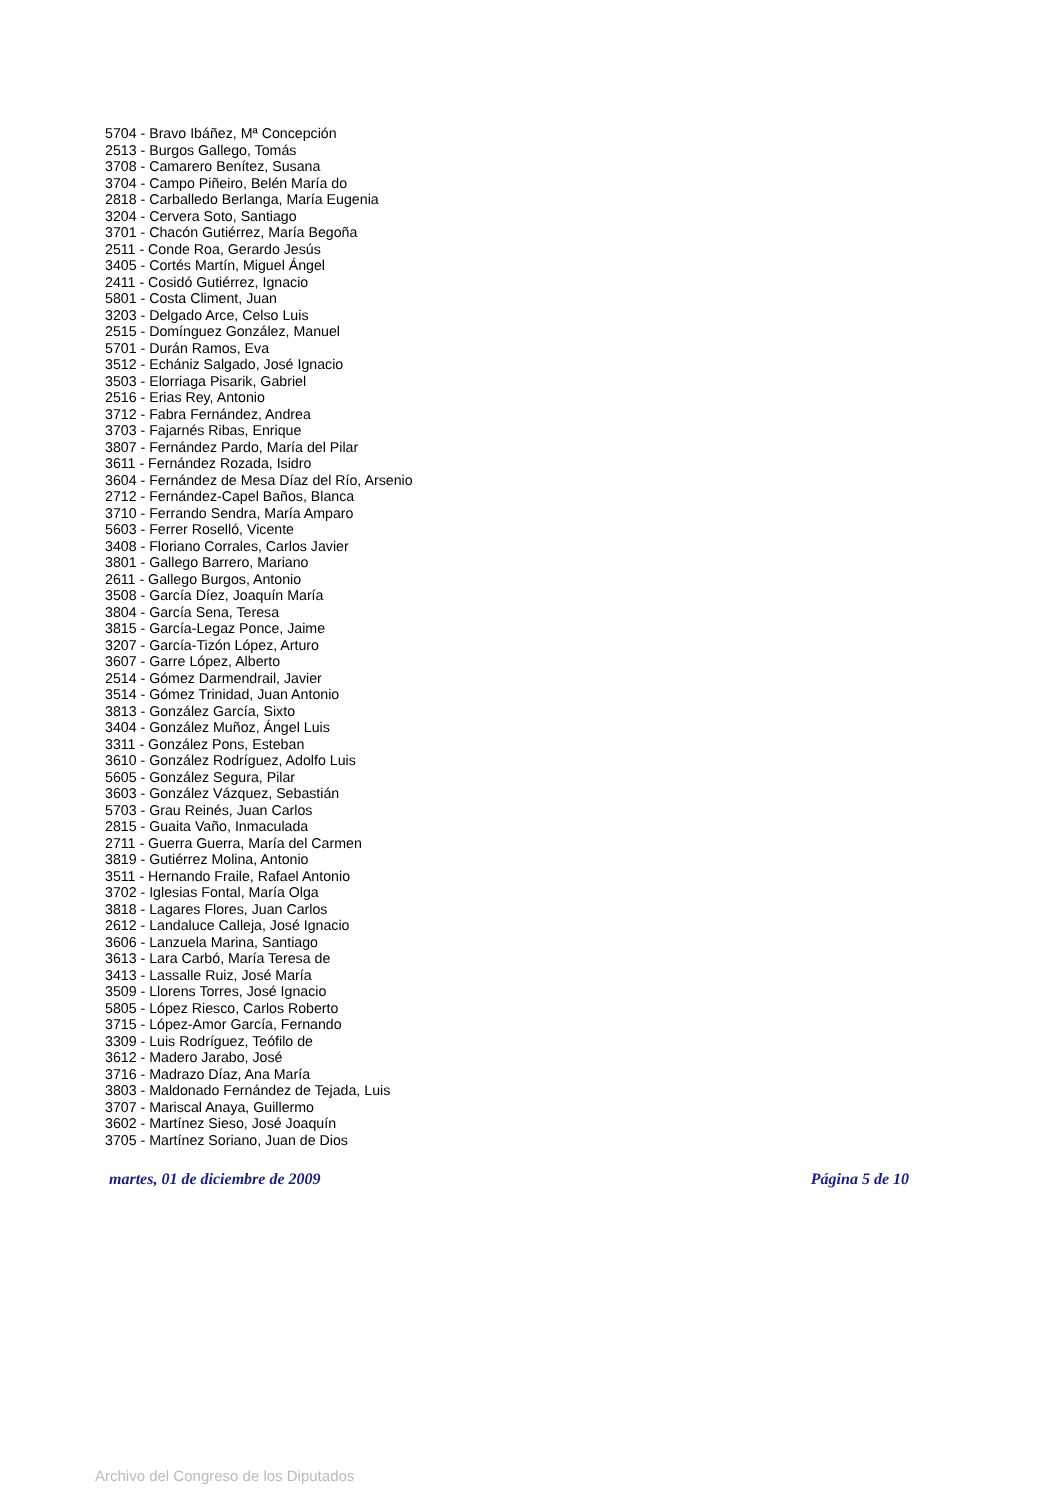5704 - Bravo Ibáñez, Mª Concepción
2513 - Burgos Gallego, Tomás
3708 - Camarero Benítez, Susana
3704 - Campo Piñeiro, Belén María do
2818 - Carballedo Berlanga, María Eugenia
3204 - Cervera Soto, Santiago
3701 - Chacón Gutiérrez, María Begoña
2511 - Conde Roa, Gerardo Jesús
3405 - Cortés Martín, Miguel Ángel
2411 - Cosidó Gutiérrez, Ignacio
5801 - Costa Climent, Juan
3203 - Delgado Arce, Celso Luis
2515 - Domínguez González, Manuel
5701 - Durán Ramos, Eva
3512 - Echániz Salgado, José Ignacio
3503 - Elorriaga Pisarik, Gabriel
2516 - Erias Rey, Antonio
3712 - Fabra Fernández, Andrea
3703 - Fajarnés Ribas, Enrique
3807 - Fernández Pardo, María del Pilar
3611 - Fernández Rozada, Isidro
3604 - Fernández de Mesa Díaz del Río, Arsenio
2712 - Fernández-Capel Baños, Blanca
3710 - Ferrando Sendra, María Amparo
5603 - Ferrer Roselló, Vicente
3408 - Floriano Corrales, Carlos Javier
3801 - Gallego Barrero, Mariano
2611 - Gallego Burgos, Antonio
3508 - García Díez, Joaquín María
3804 - García Sena, Teresa
3815 - García-Legaz Ponce, Jaime
3207 - García-Tizón López, Arturo
3607 - Garre López, Alberto
2514 - Gómez Darmendrail, Javier
3514 - Gómez Trinidad, Juan Antonio
3813 - González García, Sixto
3404 - González Muñoz, Ángel Luis
3311 - González Pons, Esteban
3610 - González Rodríguez, Adolfo Luis
5605 - González Segura, Pilar
3603 - González Vázquez, Sebastián
5703 - Grau Reinés, Juan Carlos
2815 - Guaita Vaño, Inmaculada
2711 - Guerra Guerra, María del Carmen
3819 - Gutiérrez Molina, Antonio
3511 - Hernando Fraile, Rafael Antonio
3702 - Iglesias Fontal, María Olga
3818 - Lagares Flores, Juan Carlos
2612 - Landaluce Calleja, José Ignacio
3606 - Lanzuela Marina, Santiago
3613 - Lara Carbó, María Teresa de
3413 - Lassalle Ruiz, José María
3509 - Llorens Torres, José Ignacio
5805 - López Riesco, Carlos Roberto
3715 - López-Amor García, Fernando
3309 - Luis Rodríguez, Teófilo de
3612 - Madero Jarabo, José
3716 - Madrazo Díaz, Ana María
3803 - Maldonado Fernández de Tejada, Luis
3707 - Mariscal Anaya, Guillermo
3602 - Martínez Sieso, José Joaquín
3705 - Martínez Soriano, Juan de Dios
martes, 01 de diciembre de 2009 Página 5 de 10
Archivo del Congreso de los Diputados